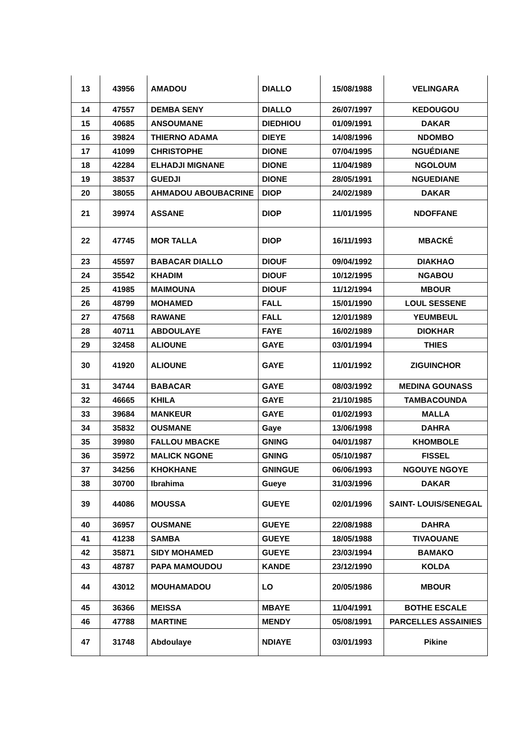| 13 | 43956 | AMADOU | DIALLO | 15/08/1988 | VELINGARA |
| 14 | 47557 | DEMBA SENY | DIALLO | 26/07/1997 | KEDOUGOU |
| 15 | 40685 | ANSOUMANE | DIEDHIOU | 01/09/1991 | DAKAR |
| 16 | 39824 | THIERNO ADAMA | DIEYE | 14/08/1996 | NDOMBO |
| 17 | 41099 | CHRISTOPHE | DIONE | 07/04/1995 | NGUÉDIANE |
| 18 | 42284 | ELHADJI MIGNANE | DIONE | 11/04/1989 | NGOLOUM |
| 19 | 38537 | GUEDJI | DIONE | 28/05/1991 | NGUEDIANE |
| 20 | 38055 | AHMADOU ABOUBACRINE | DIOP | 24/02/1989 | DAKAR |
| 21 | 39974 | ASSANE | DIOP | 11/01/1995 | NDOFFANE |
| 22 | 47745 | MOR TALLA | DIOP | 16/11/1993 | MBACKÉ |
| 23 | 45597 | BABACAR DIALLO | DIOUF | 09/04/1992 | DIAKHAO |
| 24 | 35542 | KHADIM | DIOUF | 10/12/1995 | NGABOU |
| 25 | 41985 | MAIMOUNA | DIOUF | 11/12/1994 | MBOUR |
| 26 | 48799 | MOHAMED | FALL | 15/01/1990 | LOUL SESSENE |
| 27 | 47568 | RAWANE | FALL | 12/01/1989 | YEUMBEUL |
| 28 | 40711 | ABDOULAYE | FAYE | 16/02/1989 | DIOKHAR |
| 29 | 32458 | ALIOUNE | GAYE | 03/01/1994 | THIES |
| 30 | 41920 | ALIOUNE | GAYE | 11/01/1992 | ZIGUINCHOR |
| 31 | 34744 | BABACAR | GAYE | 08/03/1992 | MEDINA GOUNASS |
| 32 | 46665 | KHILA | GAYE | 21/10/1985 | TAMBACOUNDA |
| 33 | 39684 | MANKEUR | GAYE | 01/02/1993 | MALLA |
| 34 | 35832 | OUSMANE | Gaye | 13/06/1998 | DAHRA |
| 35 | 39980 | FALLOU MBACKE | GNING | 04/01/1987 | KHOMBOLE |
| 36 | 35972 | MALICK NGONE | GNING | 05/10/1987 | FISSEL |
| 37 | 34256 | KHOKHANE | GNINGUE | 06/06/1993 | NGOUYE NGOYE |
| 38 | 30700 | Ibrahima | Gueye | 31/03/1996 | DAKAR |
| 39 | 44086 | MOUSSA | GUEYE | 02/01/1996 | SAINT- LOUIS/SENEGAL |
| 40 | 36957 | OUSMANE | GUEYE | 22/08/1988 | DAHRA |
| 41 | 41238 | SAMBA | GUEYE | 18/05/1988 | TIVAOUANE |
| 42 | 35871 | SIDY MOHAMED | GUEYE | 23/03/1994 | BAMAKO |
| 43 | 48787 | PAPA MAMOUDOU | KANDE | 23/12/1990 | KOLDA |
| 44 | 43012 | MOUHAMADOU | LO | 20/05/1986 | MBOUR |
| 45 | 36366 | MEISSA | MBAYE | 11/04/1991 | BOTHE ESCALE |
| 46 | 47788 | MARTINE | MENDY | 05/08/1991 | PARCELLES ASSAINIES |
| 47 | 31748 | Abdoulaye | NDIAYE | 03/01/1993 | Pikine |